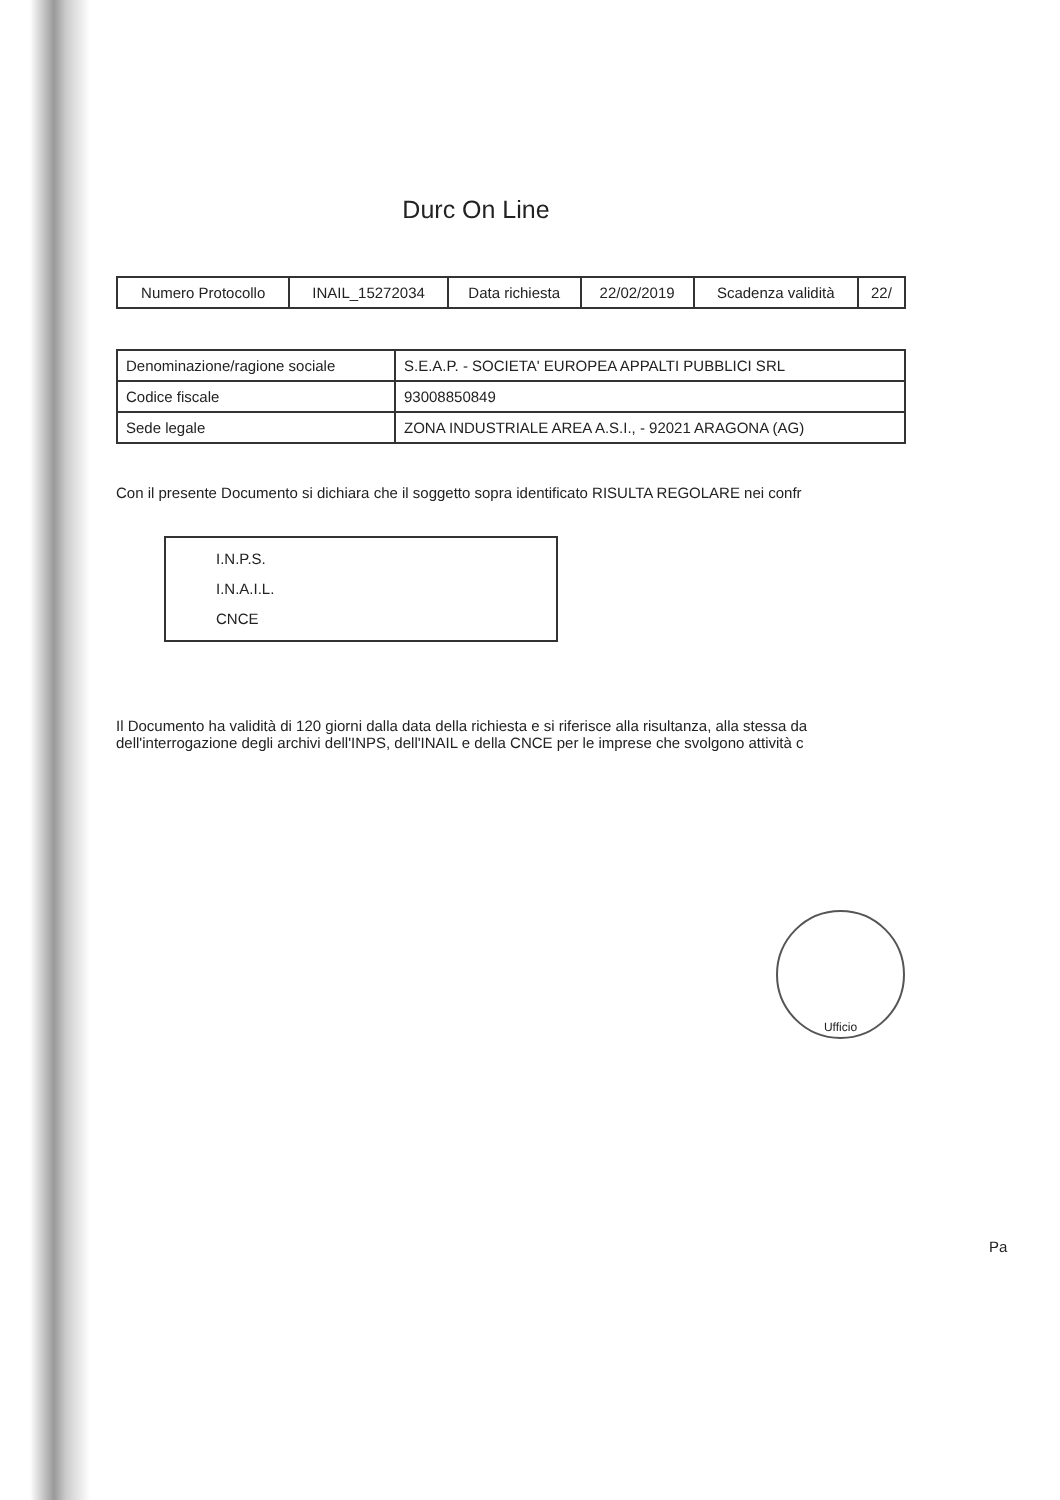Durc On Line
| Numero Protocollo | INAIL_15272034 | Data richiesta | 22/02/2019 | Scadenza validità | 22/ |
| Denominazione/ragione sociale | S.E.A.P. - SOCIETA' EUROPEA APPALTI PUBBLICI SRL |
| Codice fiscale | 93008850849 |
| Sede legale | ZONA INDUSTRIALE AREA A.S.I., - 92021 ARAGONA (AG) |
Con il presente Documento si dichiara che il soggetto sopra identificato RISULTA REGOLARE nei confr
I.N.P.S.
I.N.A.I.L.
CNCE
Il Documento ha validità di 120 giorni dalla data della richiesta e si riferisce alla risultanza, alla stessa da
dell'interrogazione degli archivi dell'INPS, dell'INAIL e della CNCE per le imprese che svolgono attività c
Ufficio
Pa